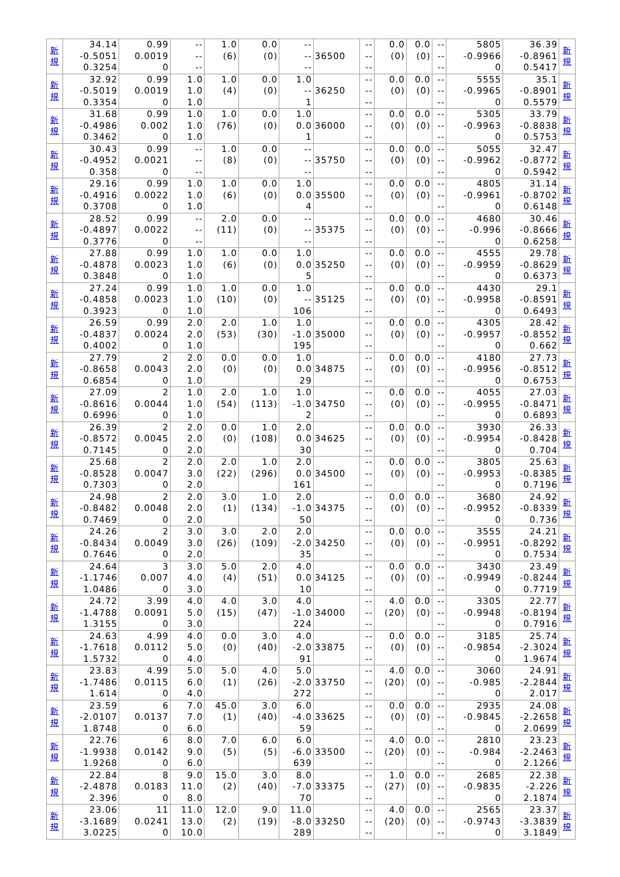| 新 規 | 34.14 -0.5051 0.3254 | 0.99 0.0019 0 | -- -- -- | 1.0 (6) | 0.0 (0) | -- -- -- | 36500 | -- -- -- | 0.0 (0) | 0.0 (0) | -- -- -- | 5805 -0.9966 0 | 36.39 -0.8961 0.5417 | 新 規 |
| 新 規 | 32.92 -0.5019 0.3354 | 0.99 0.0019 0 | 1.0 1.0 1.0 | 1.0 (4) | 0.0 (0) | 1.0 -- 1 | 36250 | -- -- -- | 0.0 (0) | 0.0 (0) | -- -- -- | 5555 -0.9965 0 | 35.1 -0.8901 0.5579 | 新 規 |
| 新 規 | 31.68 -0.4986 0.3462 | 0.99 0.002 0 | 1.0 1.0 1.0 | 1.0 (76) | 0.0 (0) | 1.0 0.0 1 | 36000 | -- -- -- | 0.0 (0) | 0.0 (0) | -- -- -- | 5305 -0.9963 0 | 33.79 -0.8838 0.5753 | 新 規 |
| 新 規 | 30.43 -0.4952 0.358 | 0.99 0.0021 0 | -- -- -- | 1.0 (8) | 0.0 (0) | -- -- -- | 35750 | -- -- -- | 0.0 (0) | 0.0 (0) | -- -- -- | 5055 -0.9962 0 | 32.47 -0.8772 0.5942 | 新 規 |
| 新 規 | 29.16 -0.4916 0.3708 | 0.99 0.0022 0 | 1.0 1.0 1.0 | 1.0 (6) | 0.0 (0) | 1.0 0.0 4 | 35500 | -- -- -- | 0.0 (0) | 0.0 (0) | -- -- -- | 4805 -0.9961 0 | 31.14 -0.8702 0.6148 | 新 規 |
| 新 規 | 28.52 -0.4897 0.3776 | 0.99 0.0022 0 | -- -- -- | 2.0 (11) | 0.0 (0) | -- -- -- | 35375 | -- -- -- | 0.0 (0) | 0.0 (0) | -- -- -- | 4680 -0.996 0 | 30.46 -0.8666 0.6258 | 新 規 |
| 新 規 | 27.88 -0.4878 0.3848 | 0.99 0.0023 0 | 1.0 1.0 1.0 | 1.0 (6) | 0.0 (0) | 1.0 0.0 5 | 35250 | -- -- -- | 0.0 (0) | 0.0 (0) | -- -- -- | 4555 -0.9959 0 | 29.78 -0.8629 0.6373 | 新 規 |
| 新 規 | 27.24 -0.4858 0.3923 | 0.99 0.0023 0 | 1.0 1.0 1.0 | 1.0 (10) | 0.0 (0) | 1.0 -- 106 | 35125 | -- -- -- | 0.0 (0) | 0.0 (0) | -- -- -- | 4430 -0.9958 0 | 29.1 -0.8591 0.6493 | 新 規 |
| 新 規 | 26.59 -0.4837 0.4002 | 0.99 0.0024 0 | 2.0 2.0 1.0 | 2.0 (53) | 1.0 (30) | 1.0 -1.0 195 | 35000 | -- -- -- | 0.0 (0) | 0.0 (0) | -- -- -- | 4305 -0.9957 0 | 28.42 -0.8552 0.662 | 新 規 |
| 新 規 | 27.79 -0.8658 0.6854 | 2 0.0043 0 | 2.0 2.0 1.0 | 0.0 (0) | 0.0 (0) | 1.0 0.0 29 | 34875 | -- -- -- | 0.0 (0) | 0.0 (0) | -- -- -- | 4180 -0.9956 0 | 27.73 -0.8512 0.6753 | 新 規 |
| 新 規 | 27.09 -0.8616 0.6996 | 2 0.0044 0 | 1.0 1.0 1.0 | 2.0 (54) | 1.0 (113) | 1.0 -1.0 2 | 34750 | -- -- -- | 0.0 (0) | 0.0 (0) | -- -- -- | 4055 -0.9955 0 | 27.03 -0.8471 0.6893 | 新 規 |
| 新 規 | 26.39 -0.8572 0.7145 | 2 0.0045 0 | 2.0 2.0 2.0 | 0.0 (0) | 1.0 (108) | 2.0 0.0 30 | 34625 | -- -- -- | 0.0 (0) | 0.0 (0) | -- -- -- | 3930 -0.9954 0 | 26.33 -0.8428 0.704 | 新 規 |
| 新 規 | 25.68 -0.8528 0.7303 | 2 0.0047 0 | 2.0 3.0 2.0 | 2.0 (22) | 1.0 (296) | 2.0 0.0 161 | 34500 | -- -- -- | 0.0 (0) | 0.0 (0) | -- -- -- | 3805 -0.9953 0 | 25.63 -0.8385 0.7196 | 新 規 |
| 新 規 | 24.98 -0.8482 0.7469 | 2 0.0048 0 | 2.0 2.0 2.0 | 3.0 (1) | 1.0 (134) | 2.0 -1.0 50 | 34375 | -- -- -- | 0.0 (0) | 0.0 (0) | -- -- -- | 3680 -0.9952 0 | 24.92 -0.8339 0.736 | 新 規 |
| 新 規 | 24.26 -0.8434 0.7646 | 2 0.0049 0 | 3.0 3.0 2.0 | 3.0 (26) | 2.0 (109) | 2.0 -2.0 35 | 34250 | -- -- -- | 0.0 (0) | 0.0 (0) | -- -- -- | 3555 -0.9951 0 | 24.21 -0.8292 0.7534 | 新 規 |
| 新 規 | 24.64 -1.1746 1.0486 | 3 0.007 0 | 3.0 4.0 3.0 | 5.0 (4) | 2.0 (51) | 4.0 0.0 10 | 34125 | -- -- -- | 0.0 (0) | 0.0 (0) | -- -- -- | 3430 -0.9949 0 | 23.49 -0.8244 0.7719 | 新 規 |
| 新 規 | 24.72 -1.4788 1.3155 | 3.99 0.0091 0 | 4.0 5.0 3.0 | 4.0 (15) | 3.0 (47) | 4.0 -1.0 224 | 34000 | -- -- -- | 4.0 (20) | 0.0 (0) | -- -- -- | 3305 -0.9948 0 | 22.77 -0.8194 0.7916 | 新 規 |
| 新 規 | 24.63 -1.7618 1.5732 | 4.99 0.0112 0 | 4.0 5.0 4.0 | 0.0 (0) | 3.0 (40) | 4.0 -2.0 91 | 33875 | -- -- -- | 0.0 (0) | 0.0 (0) | -- -- -- | 3185 -0.9854 0 | 25.74 -2.3024 1.9674 | 新 規 |
| 新 規 | 23.83 -1.7486 1.614 | 4.99 0.0115 0 | 5.0 6.0 4.0 | 5.0 (1) | 4.0 (26) | 5.0 -2.0 272 | 33750 | -- -- -- | 4.0 (20) | 0.0 (0) | -- -- -- | 3060 -0.985 0 | 24.91 -2.2844 2.017 | 新 規 |
| 新 規 | 23.59 -2.0107 1.8748 | 6 0.0137 0 | 7.0 7.0 6.0 | 45.0 (1) | 3.0 (40) | 6.0 -4.0 59 | 33625 | -- -- -- | 0.0 (0) | 0.0 (0) | -- -- -- | 2935 -0.9845 0 | 24.08 -2.2658 2.0699 | 新 規 |
| 新 規 | 22.76 -1.9938 1.9268 | 6 0.0142 0 | 8.0 9.0 6.0 | 7.0 (5) | 6.0 (5) | 6.0 -6.0 639 | 33500 | -- -- -- | 4.0 (20) | 0.0 (0) | -- -- -- | 2810 -0.984 0 | 23.23 -2.2463 2.1266 | 新 規 |
| 新 規 | 22.84 -2.4878 2.396 | 8 0.0183 0 | 9.0 11.0 8.0 | 15.0 (2) | 3.0 (40) | 8.0 -7.0 70 | 33375 | -- -- -- | 1.0 (27) | 0.0 (0) | -- -- -- | 2685 -0.9835 0 | 22.38 -2.226 2.1874 | 新 規 |
| 新 規 | 23.06 -3.1689 3.0225 | 11 0.0241 0 | 11.0 13.0 10.0 | 12.0 (2) | 9.0 (19) | 11.0 -8.0 289 | 33250 | -- -- -- | 4.0 (20) | 0.0 (0) | -- -- -- | 2565 -0.9743 0 | 23.37 -3.3839 3.1849 | 新 規 |